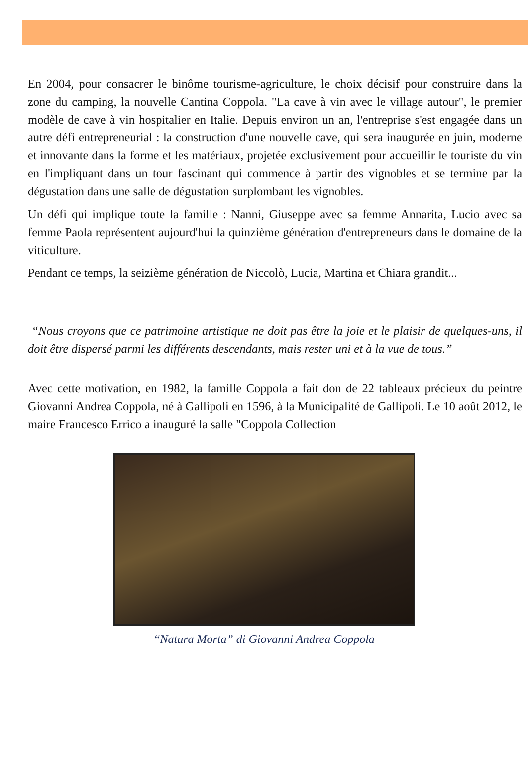En 2004, pour consacrer le binôme tourisme-agriculture, le choix décisif pour construire dans la zone du camping, la nouvelle Cantina Coppola. "La cave à vin avec le village autour", le premier modèle de cave à vin hospitalier en Italie. Depuis environ un an, l'entreprise s'est engagée dans un autre défi entrepreneurial : la construction d'une nouvelle cave, qui sera inaugurée en juin, moderne et innovante dans la forme et les matériaux, projetée exclusivement pour accueillir le touriste du vin en l'impliquant dans un tour fascinant qui commence à partir des vignobles et se termine par la dégustation dans une salle de dégustation surplombant les vignobles.
Un défi qui implique toute la famille : Nanni, Giuseppe avec sa femme Annarita, Lucio avec sa femme Paola représentent aujourd'hui la quinzième génération d'entrepreneurs dans le domaine de la viticulture.
Pendant ce temps, la seizième génération de Niccolò, Lucia, Martina et Chiara grandit...
“Nous croyons que ce patrimoine artistique ne doit pas être la joie et le plaisir de quelques-uns, il doit être dispersé parmi les différents descendants, mais rester uni et à la vue de tous.”
Avec cette motivation, en 1982, la famille Coppola a fait don de 22 tableaux précieux du peintre Giovanni Andrea Coppola, né à Gallipoli en 1596, à la Municipalité de Gallipoli. Le 10 août 2012, le maire Francesco Errico a inauguré la salle "Coppola Collection
“Natura Morta” di Giovanni Andrea Coppola